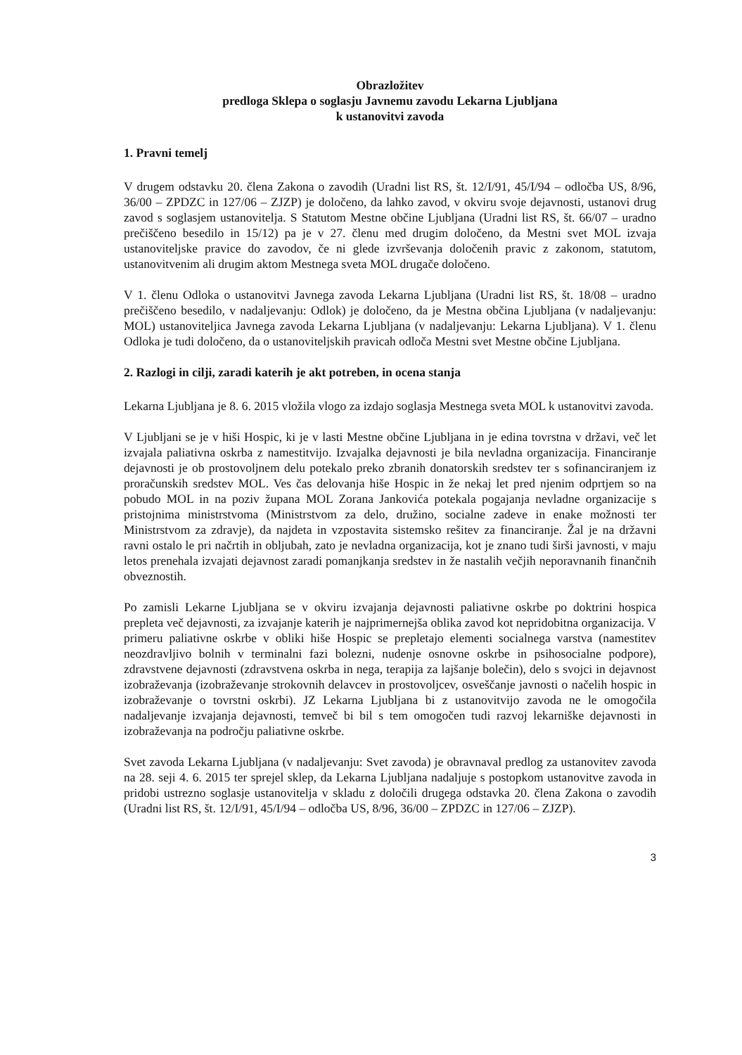Obrazložitev
predloga Sklepa o soglasju Javnemu zavodu Lekarna Ljubljana
k ustanovitvi zavoda
1. Pravni temelj
V drugem odstavku 20. člena Zakona o zavodih (Uradni list RS, št. 12/I/91, 45/I/94 – odločba US, 8/96, 36/00 – ZPDZC in 127/06 – ZJZP) je določeno, da lahko zavod, v okviru svoje dejavnosti, ustanovi drug zavod s soglasjem ustanovitelja. S Statutom Mestne občine Ljubljana (Uradni list RS, št. 66/07 – uradno prečiščeno besedilo in 15/12) pa je v 27. členu med drugim določeno, da Mestni svet MOL izvaja ustanoviteljske pravice do zavodov, če ni glede izvrševanja določenih pravic z zakonom, statutom, ustanovitvenim ali drugim aktom Mestnega sveta MOL drugače določeno.
V 1. členu Odloka o ustanovitvi Javnega zavoda Lekarna Ljubljana (Uradni list RS, št. 18/08 – uradno prečiščeno besedilo, v nadaljevanju: Odlok) je določeno, da je Mestna občina Ljubljana (v nadaljevanju: MOL) ustanoviteljica Javnega zavoda Lekarna Ljubljana (v nadaljevanju: Lekarna Ljubljana). V 1. členu Odloka je tudi določeno, da o ustanoviteljskih pravicah odloča Mestni svet Mestne občine Ljubljana.
2. Razlogi in cilji, zaradi katerih je akt potreben, in ocena stanja
Lekarna Ljubljana je 8. 6. 2015 vložila vlogo za izdajo soglasja Mestnega sveta MOL k ustanovitvi zavoda.
V Ljubljani se je v hiši Hospic, ki je v lasti Mestne občine Ljubljana in je edina tovrstna v državi, več let izvajala paliativna oskrba z namestitvijo. Izvajalka dejavnosti je bila nevladna organizacija. Financiranje dejavnosti je ob prostovoljnem delu potekalo preko zbranih donatorskih sredstev ter s sofinanciranjem iz proračunskih sredstev MOL. Ves čas delovanja hiše Hospic in že nekaj let pred njenim odprtjem so na pobudo MOL in na poziv župana MOL Zorana Jankovića potekala pogajanja nevladne organizacije s pristojnima ministrstvoma (Ministrstvom za delo, družino, socialne zadeve in enake možnosti ter Ministrstvom za zdravje), da najdeta in vzpostavita sistemsko rešitev za financiranje. Žal je na državni ravni ostalo le pri načrtih in obljubah, zato je nevladna organizacija, kot je znano tudi širši javnosti, v maju letos prenehala izvajati dejavnost zaradi pomanjkanja sredstev in že nastalih večjih neporavnanih finančnih obveznostih.
Po zamisli Lekarne Ljubljana se v okviru izvajanja dejavnosti paliativne oskrbe po doktrini hospica prepleta več dejavnosti, za izvajanje katerih je najprimernejša oblika zavod kot nepridobitna organizacija. V primeru paliativne oskrbe v obliki hiše Hospic se prepletajo elementi socialnega varstva (namestitev neozdravljivo bolnih v terminalni fazi bolezni, nudenje osnovne oskrbe in psihosocialne podpore), zdravstvene dejavnosti (zdravstvena oskrba in nega, terapija za lajšanje bolečin), delo s svojci in dejavnost izobraževanja (izobraževanje strokovnih delavcev in prostovoljcev, osveščanje javnosti o načelih hospic in izobraževanje o tovrstni oskrbi). JZ Lekarna Ljubljana bi z ustanovitvijo zavoda ne le omogočila nadaljevanje izvajanja dejavnosti, temveč bi bil s tem omogočen tudi razvoj lekarniške dejavnosti in izobraževanja na področju paliativne oskrbe.
Svet zavoda Lekarna Ljubljana (v nadaljevanju: Svet zavoda) je obravnaval predlog za ustanovitev zavoda na 28. seji 4. 6. 2015 ter sprejel sklep, da Lekarna Ljubljana nadaljuje s postopkom ustanovitve zavoda in pridobi ustrezno soglasje ustanovitelja v skladu z določili drugega odstavka 20. člena Zakona o zavodih (Uradni list RS, št. 12/I/91, 45/I/94 – odločba US, 8/96, 36/00 – ZPDZC in 127/06 – ZJZP).
3